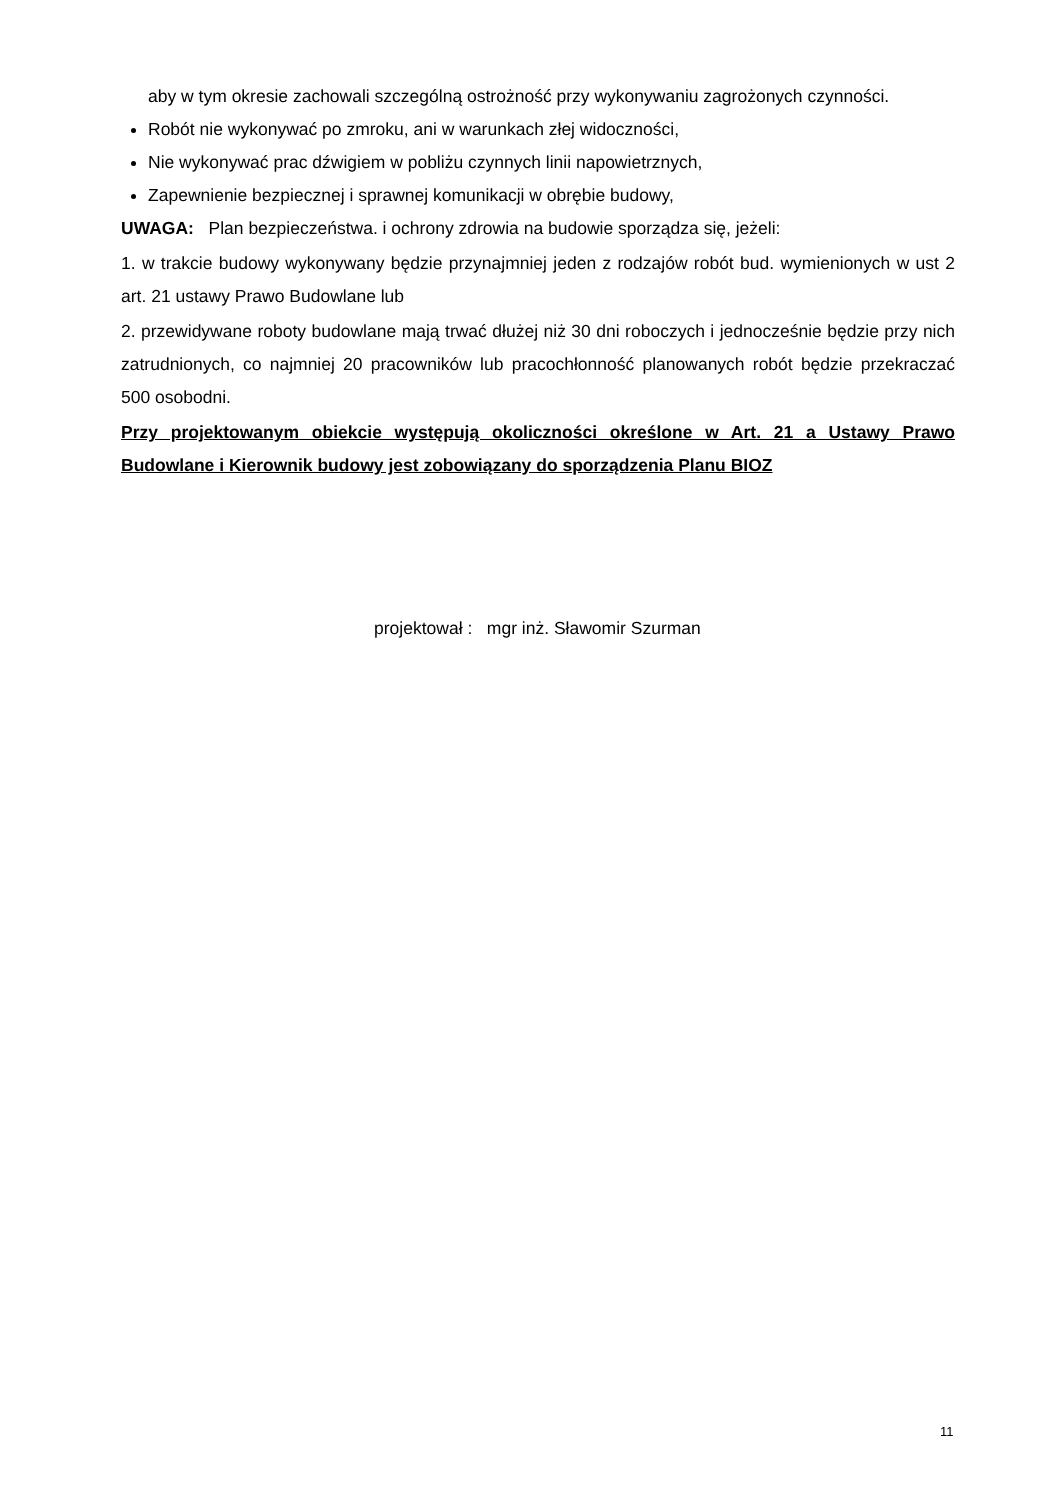aby w tym okresie zachowali szczególną ostrożność przy wykonywaniu zagrożonych czynności.
Robót nie wykonywać po zmroku, ani w warunkach złej widoczności,
Nie wykonywać prac dźwigiem w pobliżu czynnych linii napowietrznych,
Zapewnienie bezpiecznej i sprawnej komunikacji w obrębie budowy,
UWAGA: Plan bezpieczeństwa. i ochrony zdrowia na budowie sporządza się, jeżeli:
1. w trakcie budowy wykonywany będzie przynajmniej jeden z rodzajów robót bud. wymienionych w ust 2 art. 21 ustawy Prawo Budowlane lub
2. przewidywane roboty budowlane mają trwać dłużej niż 30 dni roboczych i jednocześnie będzie przy nich zatrudnionych, co najmniej 20 pracowników lub pracochłonność planowanych robót będzie przekraczać 500 osobodni.
Przy projektowanym obiekcie występują okoliczności określone w Art. 21 a Ustawy Prawo Budowlane i Kierownik budowy jest zobowiązany do sporządzenia Planu BIOZ
projektował : mgr inż. Sławomir Szurman
11